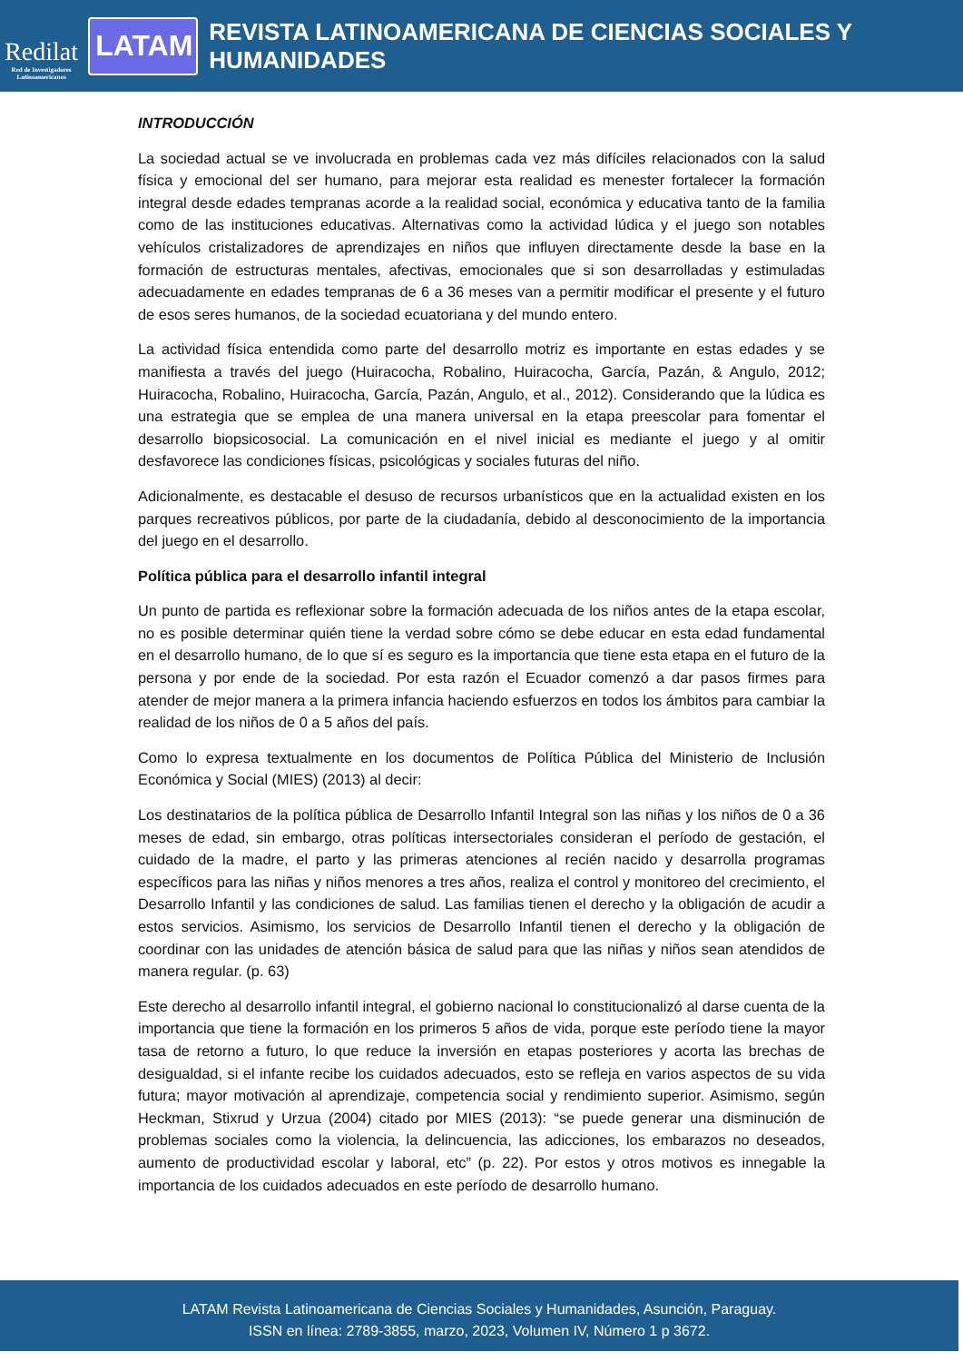Redilat
Red de Investigadores
Latinoamericanos
LATAM
REVISTA LATINOAMERICANA DE CIENCIAS SOCIALES Y HUMANIDADES
INTRODUCCIÓN
La sociedad actual se ve involucrada en problemas cada vez más difíciles relacionados con la salud física y emocional del ser humano, para mejorar esta realidad es menester fortalecer la formación integral desde edades tempranas acorde a la realidad social, económica y educativa tanto de la familia como de las instituciones educativas. Alternativas como la actividad lúdica y el juego son notables vehículos cristalizadores de aprendizajes en niños que influyen directamente desde la base en la formación de estructuras mentales, afectivas, emocionales que si son desarrolladas y estimuladas adecuadamente en edades tempranas de 6 a 36 meses van a permitir modificar el presente y el futuro de esos seres humanos, de la sociedad ecuatoriana y del mundo entero.
La actividad física entendida como parte del desarrollo motriz es importante en estas edades y se manifiesta a través del juego (Huiracocha, Robalino, Huiracocha, García, Pazán, & Angulo, 2012; Huiracocha, Robalino, Huiracocha, García, Pazán, Angulo, et al., 2012). Considerando que la lúdica es una estrategia que se emplea de una manera universal en la etapa preescolar para fomentar el desarrollo biopsicosocial. La comunicación en el nivel inicial es mediante el juego y al omitir desfavorece las condiciones físicas, psicológicas y sociales futuras del niño.
Adicionalmente, es destacable el desuso de recursos urbanísticos que en la actualidad existen en los parques recreativos públicos, por parte de la ciudadanía, debido al desconocimiento de la importancia del juego en el desarrollo.
Política pública para el desarrollo infantil integral
Un punto de partida es reflexionar sobre la formación adecuada de los niños antes de la etapa escolar, no es posible determinar quién tiene la verdad sobre cómo se debe educar en esta edad fundamental en el desarrollo humano, de lo que sí es seguro es la importancia que tiene esta etapa en el futuro de la persona y por ende de la sociedad. Por esta razón el Ecuador comenzó a dar pasos firmes para atender de mejor manera a la primera infancia haciendo esfuerzos en todos los ámbitos para cambiar la realidad de los niños de 0 a 5 años del país.
Como lo expresa textualmente en los documentos de Política Pública del Ministerio de Inclusión Económica y Social (MIES) (2013) al decir:
Los destinatarios de la política pública de Desarrollo Infantil Integral son las niñas y los niños de 0 a 36 meses de edad, sin embargo, otras políticas intersectoriales consideran el período de gestación, el cuidado de la madre, el parto y las primeras atenciones al recién nacido y desarrolla programas específicos para las niñas y niños menores a tres años, realiza el control y monitoreo del crecimiento, el Desarrollo Infantil y las condiciones de salud. Las familias tienen el derecho y la obligación de acudir a estos servicios. Asimismo, los servicios de Desarrollo Infantil tienen el derecho y la obligación de coordinar con las unidades de atención básica de salud para que las niñas y niños sean atendidos de manera regular. (p. 63)
Este derecho al desarrollo infantil integral, el gobierno nacional lo constitucionalizó al darse cuenta de la importancia que tiene la formación en los primeros 5 años de vida, porque este período tiene la mayor tasa de retorno a futuro, lo que reduce la inversión en etapas posteriores y acorta las brechas de desigualdad, si el infante recibe los cuidados adecuados, esto se refleja en varios aspectos de su vida futura; mayor motivación al aprendizaje, competencia social y rendimiento superior. Asimismo, según Heckman, Stixrud y Urzua (2004) citado por MIES (2013): “se puede generar una disminución de problemas sociales como la violencia, la delincuencia, las adicciones, los embarazos no deseados, aumento de productividad escolar y laboral, etc” (p. 22). Por estos y otros motivos es innegable la importancia de los cuidados adecuados en este período de desarrollo humano.
LATAM Revista Latinoamericana de Ciencias Sociales y Humanidades, Asunción, Paraguay.
ISSN en línea: 2789-3855, marzo, 2023, Volumen IV, Número 1 p 3672.